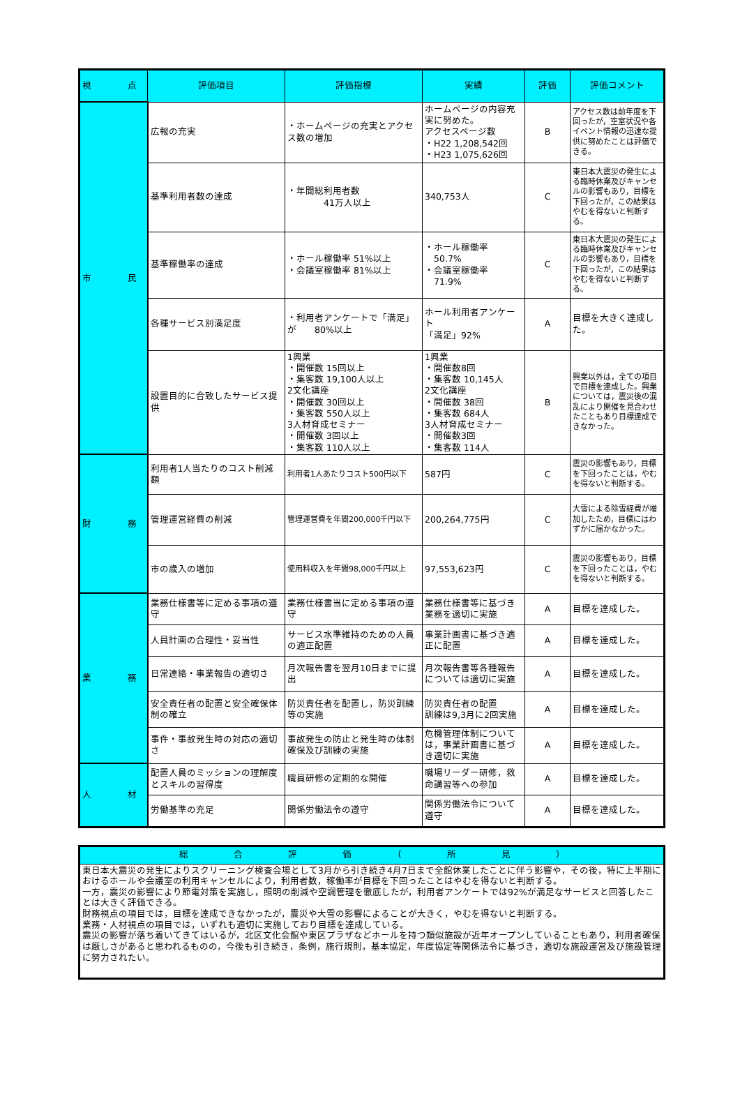| 視 点 | 評価項目 | 評価指標 | 実績 | 評価 | 評価コメント |
| --- | --- | --- | --- | --- | --- |
| 市 民 | 広報の充実 | ・ホームページの充実とアクセス数の増加 | ホームページの内容充実に努めた。 アクセスページ数 ・H22 1,208,542回 ・H23 1,075,626回 | B | アクセス数は前年度を下回ったが，空室状況や各イベント情報の迅速な提供に努めたことは評価できる。 |
| | 基準利用者数の達成 | ・年間総利用者数 41万人以上 | 340,753人 | C | 東日本大震災の発生による臨時休業及びキャンセルの影響もあり，目標を下回ったが，この結果はやむを得ないと判断する。 |
| | 基準稼働率の達成 | ・ホール稼働率 51%以上 ・会議室稼働率 81%以上 | ・ホール稼働率 50.7% ・会議室稼働率 71.9% | C | 東日本大震災の発生による臨時休業及びキャンセルの影響もあり，目標を下回ったが，この結果はやむを得ないと判断する。 |
| | 各種サービス別満足度 | ・利用者アンケートで「満足」が 80%以上 | ホール利用者アンケート 「満足」92% | A | 目標を大きく達成した。 |
| | 設置目的に合致したサービス提供 | 1興業 ・開催数 15回以上 ・集客数 19,100人以上 2文化講座 ・開催数 30回以上 ・集客数 550人以上 3人材育成セミナー ・開催数 3回以上 ・集客数 110人以上 | 1興業 ・開催数8回 ・集客数 10,145人 2文化講座 ・開催数 38回 ・集客数 684人 3人材育成セミナー ・開催数3回 ・集客数 114人 | B | 興業以外は，全ての項目で目標を達成した。興業については，震災後の混乱により開催を見合わせたこともあり目標達成できなかった。 |
| 財 務 | 利用者1人当たりのコスト削減額 | 利用者1人あたりコスト500円以下 | 587円 | C | 震災の影響もあり，目標を下回ったことは，やむを得ないと判断する。 |
| | 管理運営経費の削減 | 管理運営費を年間200,000千円以下 | 200,264,775円 | C | 大雪による除雪経費が増加したため，目標にはわずかに届かなかった。 |
| | 市の歳入の増加 | 使用料収入を年間98,000千円以上 | 97,553,623円 | C | 震災の影響もあり，目標を下回ったことは，やむを得ないと判断する。 |
| 業 務 | 業務仕様書等に定める事項の遵守 | 業務仕様書当に定める事項の遵守 | 業務仕様書等に基づき業務を適切に実施 | A | 目標を達成した。 |
| | 人員計画の合理性・妥当性 | サービス水準維持のための人員の適正配置 | 事業計画書に基づき適正に配置 | A | 目標を達成した。 |
| | 日常連絡・事業報告の適切さ | 月次報告書を翌月10日までに提出 | 月次報告書等各種報告については適切に実施 | A | 目標を達成した。 |
| | 安全責任者の配置と安全確保体制の確立 | 防災責任者を配置し，防災訓練等の実施 | 防災責任者の配置 訓練は9,3月に2回実施 | A | 目標を達成した。 |
| | 事件・事故発生時の対応の適切さ | 事故発生の防止と発生時の体制確保及び訓練の実施 | 危機管理体制については，事業計画書に基づき適切に実施 | A | 目標を達成した。 |
| 人 材 | 配置人員のミッションの理解度とスキルの習得度 | 職員研修の定期的な開催 | 職場リーダー研修，救命講習等への参加 | A | 目標を達成した。 |
| | 労働基準の充足 | 関係労働法令の遵守 | 関係労働法令について遵守 | A | 目標を達成した。 |
| 総 合 評 価 （ 所 見 ） |
| --- |
| 東日本大震災の発生によりスクリーニング検査会場として3月から引き続き4月7日まで全館休業したことに伴う影響や，その後，特に上半期におけるホールや会議室の利用キャンセルにより，利用者数，稼働率が目標を下回ったことはやむを得ないと判断する。 一方，震災の影響により節電対策を実施し，照明の削減や空調管理を徹底したが，利用者アンケートでは92%が満足なサービスと回答したことは大きく評価できる。 財務視点の項目では，目標を達成できなかったが，震災や大雪の影響によることが大きく，やむを得ないと判断する。 業務・人材視点の項目では，いずれも適切に実施しており目標を達成している。 震災の影響が落ち着いてきてはいるが，北区文化会館や東区プラザなどホールを持つ類似施設が近年オープンしていることもあり，利用者確保は厳しさがあると思われるものの，今後も引き続き，条例，施行規則，基本協定，年度協定等関係法令に基づき，適切な施設運営及び施設管理に努力されたい。 |